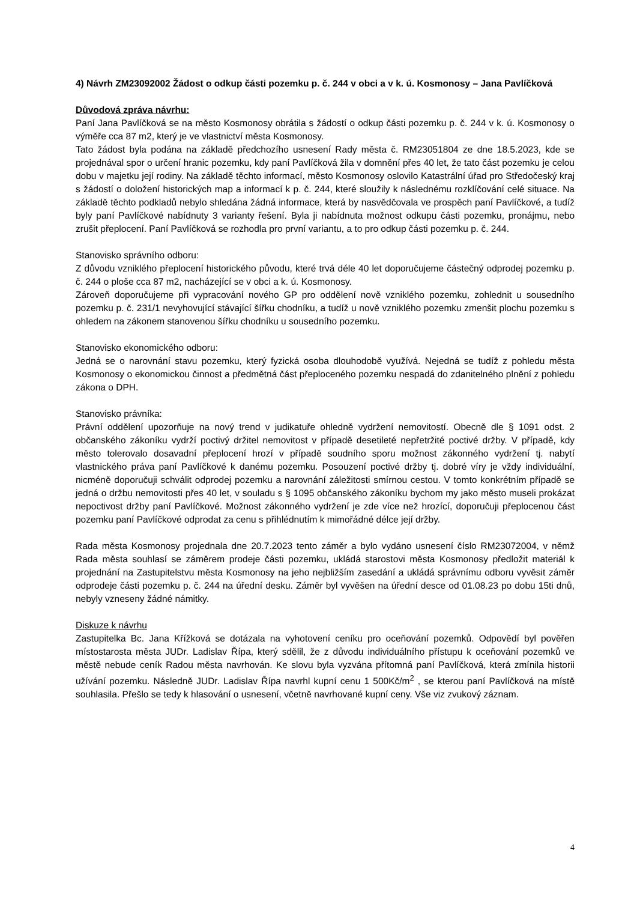4) Návrh ZM23092002 Žádost o odkup části pozemku p. č. 244 v obci a v k. ú. Kosmonosy – Jana Pavlíčková
Důvodová zpráva návrhu:
Paní Jana Pavlíčková se na město Kosmonosy obrátila s žádostí o odkup části pozemku p. č. 244 v k. ú. Kosmonosy o výměře cca 87 m2, který je ve vlastnictví města Kosmonosy.
Tato žádost byla podána na základě předchozího usnesení Rady města č. RM23051804 ze dne 18.5.2023, kde se projednával spor o určení hranic pozemku, kdy paní Pavlíčková žila v domnění přes 40 let, že tato část pozemku je celou dobu v majetku její rodiny. Na základě těchto informací, město Kosmonosy oslovilo Katastrální úřad pro Středočeský kraj s žádostí o doložení historických map a informací k p. č. 244, které sloužily k následnému rozklíčování celé situace. Na základě těchto podkladů nebylo shledána žádná informace, která by nasvědčovala ve prospěch paní Pavlíčkové, a tudíž byly paní Pavlíčkové nabídnuty 3 varianty řešení. Byla ji nabídnuta možnost odkupu části pozemku, pronájmu, nebo zrušit přeplocení. Paní Pavlíčková se rozhodla pro první variantu, a to pro odkup části pozemku p. č. 244.
Stanovisko správního odboru:
Z důvodu vzniklého přeplocení historického původu, které trvá déle 40 let doporučujeme částečný odprodej pozemku p. č. 244 o ploše cca 87 m2, nacházející se v obci a k. ú. Kosmonosy.
Zároveň doporučujeme při vypracování nového GP pro oddělení nově vzniklého pozemku, zohlednit u sousedního pozemku p. č. 231/1 nevyhovující stávající šířku chodníku, a tudíž u nově vzniklého pozemku zmenšit plochu pozemku s ohledem na zákonem stanovenou šířku chodníku u sousedního pozemku.
Stanovisko ekonomického odboru:
Jedná se o narovnání stavu pozemku, který fyzická osoba dlouhodobě využívá. Nejedná se tudíž z pohledu města Kosmonosy o ekonomickou činnost a předmětná část přeploceného pozemku nespadá do zdanitelného plnění z pohledu zákona o DPH.
Stanovisko právníka:
Právní oddělení upozorňuje na nový trend v judikatuře ohledně vydržení nemovitostí. Obecně dle § 1091 odst. 2 občanského zákoníku vydrží poctivý držitel nemovitost v případě desetileté nepřetržité poctivé držby. V případě, kdy město tolerovalo dosavadní přeplocení hrozí v případě soudního sporu možnost zákonného vydržení tj. nabytí vlastnického práva paní Pavlíčkové k danému pozemku. Posouzení poctivé držby tj. dobré víry je vždy individuální, nicméně doporučuji schválit odprodej pozemku a narovnání záležitosti smírnou cestou. V tomto konkrétním případě se jedná o držbu nemovitosti přes 40 let, v souladu s § 1095 občanského zákoníku bychom my jako město museli prokázat nepoctivost držby paní Pavlíčkové. Možnost zákonného vydržení je zde více než hrozící, doporučuji přeplocenou část pozemku paní Pavlíčkové odprodat za cenu s přihlédnutím k mimořádné délce její držby.
Rada města Kosmonosy projednala dne 20.7.2023 tento záměr a bylo vydáno usnesení číslo RM23072004, v němž Rada města souhlasí se záměrem prodeje části pozemku, ukládá starostovi města Kosmonosy předložit materiál k projednání na Zastupitelstvu města Kosmonosy na jeho nejbližším zasedání a ukládá správnímu odboru vyvěsit záměr odprodeje části pozemku p. č. 244 na úřední desku. Záměr byl vyvěšen na úřední desce od 01.08.23 po dobu 15ti dnů, nebyly vzneseny žádné námitky.
Diskuze k návrhu
Zastupitelka Bc. Jana Křížková se dotázala na vyhotovení ceníku pro oceňování pozemků. Odpovědí byl pověřen místostarosta města JUDr. Ladislav Řípa, který sdělil, že z důvodu individuálního přístupu k oceňování pozemků ve městě nebude ceník Radou města navrhován. Ke slovu byla vyzvána přítomná paní Pavlíčková, která zmínila historii užívání pozemku. Následně JUDr. Ladislav Řípa navrhl kupní cenu 1 500Kč/m<sup>2</sup> , se kterou paní Pavlíčková na místě souhlasila. Přešlo se tedy k hlasování o usnesení, včetně navrhované kupní ceny. Vše viz zvukový záznam.
4